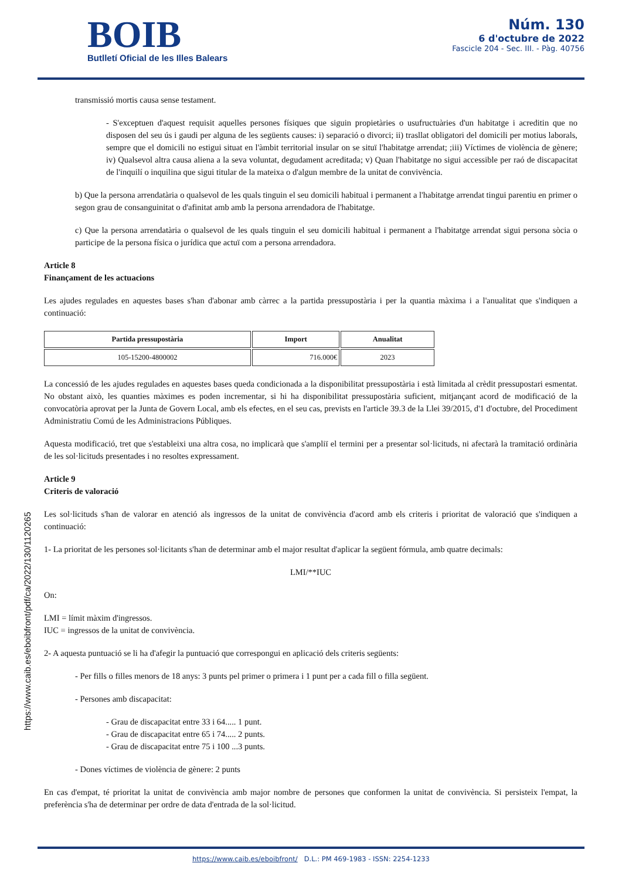BOIB
Butlletí Oficial de les Illes Balears
Núm. 130
6 d'octubre de 2022
Fascicle 204 - Sec. III. - Pàg. 40756
transmissió mortis causa sense testament.
- S'exceptuen d'aquest requisit aquelles persones físiques que siguin propietàries o usufructuàries d'un habitatge i acreditin que no disposen del seu ús i gaudi per alguna de les següents causes: i) separació o divorci; ii) trasllat obligatori del domicili per motius laborals, sempre que el domicili no estigui situat en l'àmbit territorial insular on se situï l'habitatge arrendat; ;iii) Víctimes de violència de gènere; iv) Qualsevol altra causa aliena a la seva voluntat, degudament acreditada; v) Quan l'habitatge no sigui accessible per raó de discapacitat de l'inquilí o inquilina que sigui titular de la mateixa o d'algun membre de la unitat de convivència.
b) Que la persona arrendatària o qualsevol de les quals tinguin el seu domicili habitual i permanent a l'habitatge arrendat tingui parentiu en primer o segon grau de consanguinitat o d'afinitat amb amb la persona arrendadora de l'habitatge.
c) Que la persona arrendatària o qualsevol de les quals tinguin el seu domicili habitual i permanent a l'habitatge arrendat sigui persona sòcia o participe de la persona física o jurídica que actuï com a persona arrendadora.
Article 8
Finançament de les actuacions
Les ajudes regulades en aquestes bases s'han d'abonar amb càrrec a la partida pressupostària i per la quantia màxima i a l'anualitat que s'indiquen a continuació:
| Partida pressupostària | Import | Anualitat |
| --- | --- | --- |
| 105-15200-4800002 | 716.000€ | 2023 |
La concessió de les ajudes regulades en aquestes bases queda condicionada a la disponibilitat pressupostària i està limitada al crèdit pressupostari esmentat. No obstant això, les quanties màximes es poden incrementar, si hi ha disponibilitat pressupostària suficient, mitjançant acord de modificació de la convocatòria aprovat per la Junta de Govern Local, amb els efectes, en el seu cas, prevists en l'article 39.3 de la Llei 39/2015, d'1 d'octubre, del Procediment Administratiu Comú de les Administracions Públiques.
Aquesta modificació, tret que s'estableixi una altra cosa, no implicarà que s'ampliï el termini per a presentar sol·licituds, ni afectarà la tramitació ordinària de les sol·licituds presentades i no resoltes expressament.
Article 9
Criteris de valoració
Les sol·licituds s'han de valorar en atenció als ingressos de la unitat de convivència d'acord amb els criteris i prioritat de valoració que s'indiquen a continuació:
1- La prioritat de les persones sol·licitants s'han de determinar amb el major resultat d'aplicar la següent fórmula, amb quatre decimals:
LMI/**IUC
On:
LMI = límit màxim d'ingressos.
IUC = ingressos de la unitat de convivència.
2- A aquesta puntuació se li ha d'afegir la puntuació que correspongui en aplicació dels criteris següents:
- Per fills o filles menors de 18 anys: 3 punts pel primer o primera i 1 punt per a cada fill o filla següent.
- Persones amb discapacitat:
- Grau de discapacitat entre 33 i 64..... 1 punt.
- Grau de discapacitat entre 65 i 74..... 2 punts.
- Grau de discapacitat entre 75 i 100 ...3 punts.
- Dones víctimes de violència de gènere: 2 punts
En cas d'empat, té prioritat la unitat de convivència amb major nombre de persones que conformen la unitat de convivència. Si persisteix l'empat, la preferència s'ha de determinar per ordre de data d'entrada de la sol·licitud.
https://www.caib.es/eboibfront/pdf/ca/2022/130/1120265
https://www.caib.es/eboibfront/ D.L.: PM 469-1983 - ISSN: 2254-1233